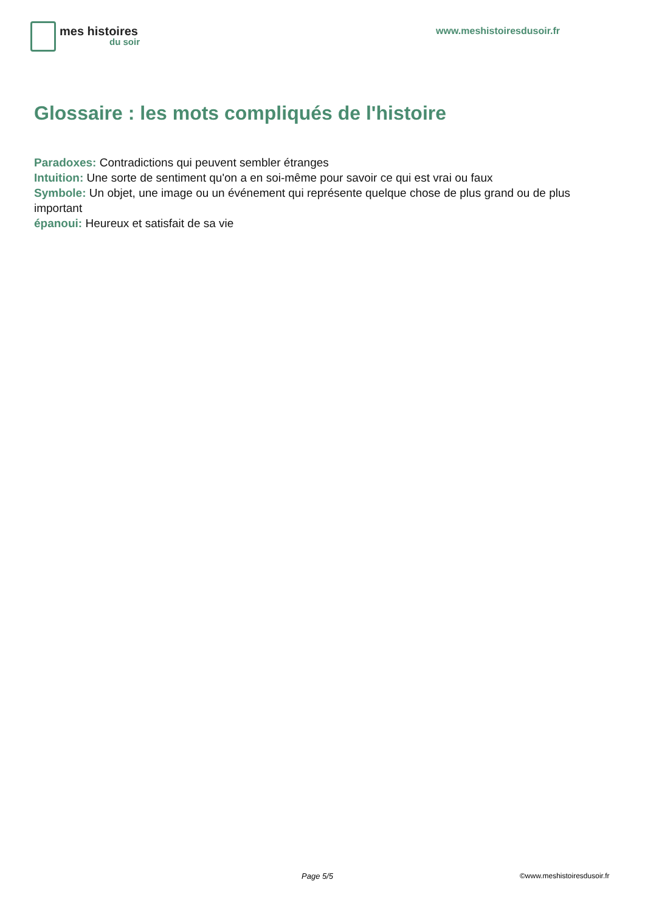mes histoires
du soir
www.meshistoiresdusoir.fr
Glossaire : les mots compliqués de l'histoire
Paradoxes: Contradictions qui peuvent sembler étranges
Intuition: Une sorte de sentiment qu'on a en soi-même pour savoir ce qui est vrai ou faux
Symbole: Un objet, une image ou un événement qui représente quelque chose de plus grand ou de plus important
épanoui: Heureux et satisfait de sa vie
Page 5/5 ©www.meshistoiresdusoir.fr